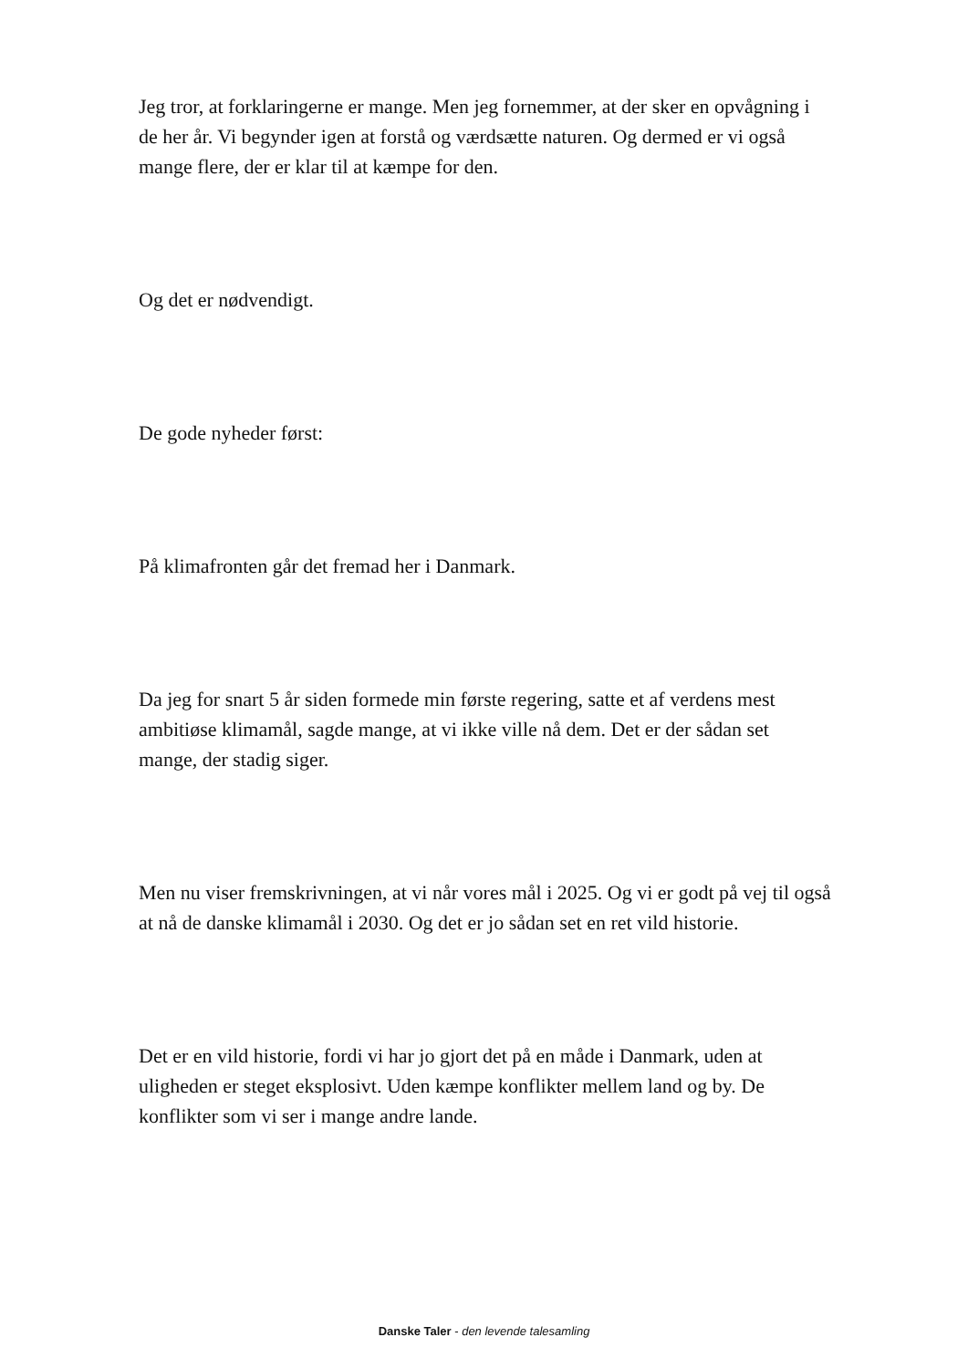Jeg tror, at forklaringerne er mange. Men jeg fornemmer, at der sker en opvågning i de her år. Vi begynder igen at forstå og værdsætte naturen. Og dermed er vi også mange flere, der er klar til at kæmpe for den.
Og det er nødvendigt.
De gode nyheder først:
På klimafronten går det fremad her i Danmark.
Da jeg for snart 5 år siden formede min første regering, satte et af verdens mest ambitiøse klimamål, sagde mange, at vi ikke ville nå dem. Det er der sådan set mange, der stadig siger.
Men nu viser fremskrivningen, at vi når vores mål i 2025. Og vi er godt på vej til også at nå de danske klimamål i 2030. Og det er jo sådan set en ret vild historie.
Det er en vild historie, fordi vi har jo gjort det på en måde i Danmark, uden at uligheden er steget eksplosivt. Uden kæmpe konflikter mellem land og by. De konflikter som vi ser i mange andre lande.
Danske Taler - den levende talesamling